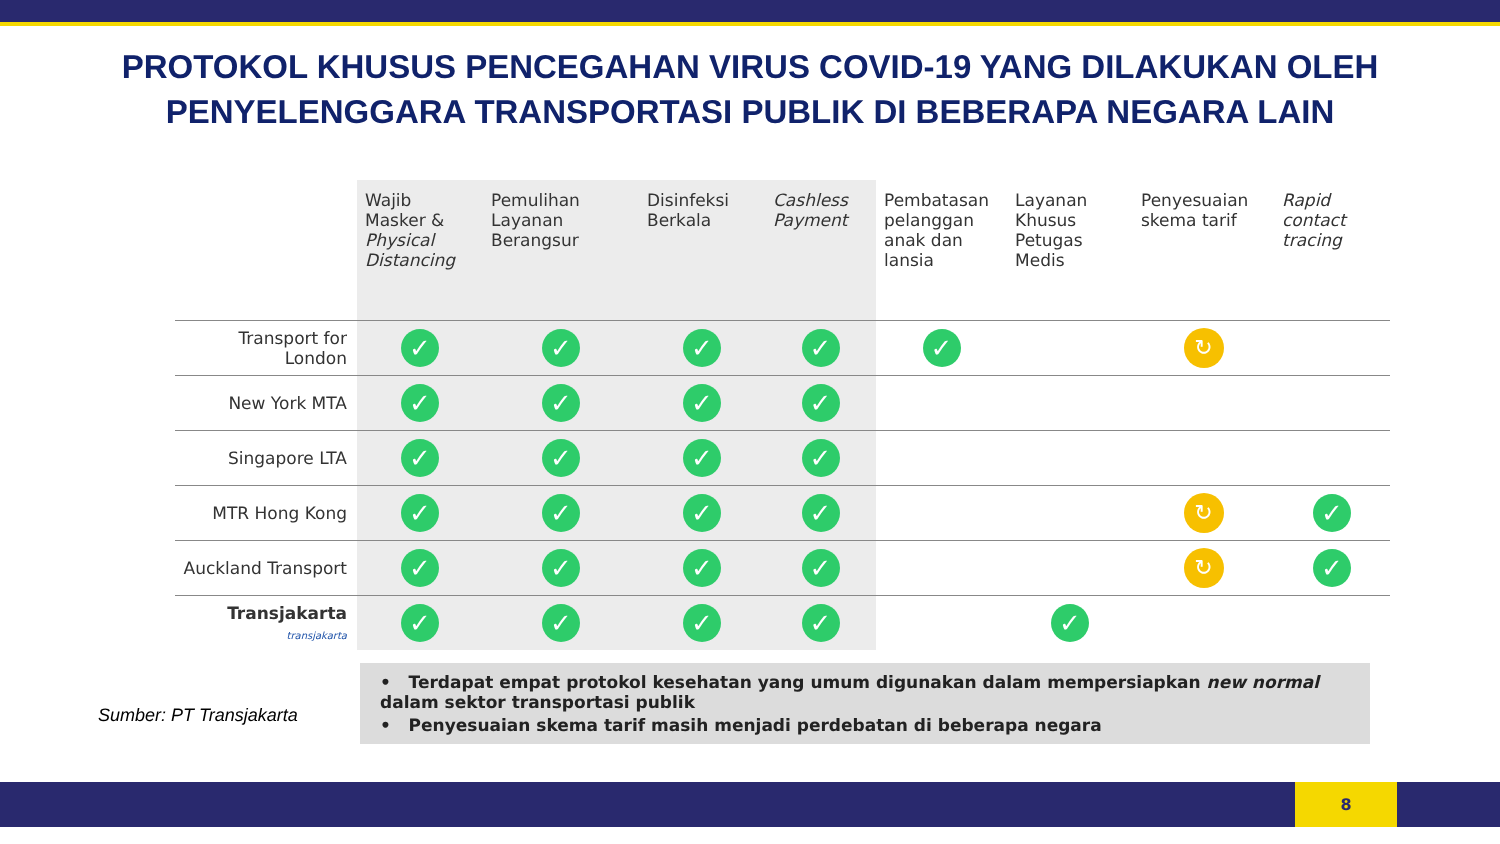PROTOKOL KHUSUS PENCEGAHAN VIRUS COVID-19 YANG DILAKUKAN OLEH
PENYELENGGARA TRANSPORTASI PUBLIK DI BEBERAPA NEGARA LAIN
| | Wajib Masker & Physical Distancing | Pemulihan Layanan Berangsur | Disinfeksi Berkala | Cashless Payment | Pembatasan pelanggan anak dan lansia | Layanan Khusus Petugas Medis | Penyesuaian skema tarif | Rapid contact tracing |
| --- | --- | --- | --- | --- | --- | --- | --- | --- |
| Transport for London | ✓ | ✓ | ✓ | ✓ | ✓ | | ↻ | |
| New York MTA | ✓ | ✓ | ✓ | ✓ | | | | |
| Singapore LTA | ✓ | ✓ | ✓ | ✓ | | | | |
| MTR Hong Kong | ✓ | ✓ | ✓ | ✓ | | | ↻ | ✓ |
| Auckland Transport | ✓ | ✓ | ✓ | ✓ | | | ↻ | ✓ |
| Transjakarta transjakarta | ✓ | ✓ | ✓ | ✓ | | ✓ | | |
Sumber: PT Transjakarta
• Terdapat empat protokol kesehatan yang umum digunakan dalam mempersiapkan new normal dalam sektor transportasi publik
• Penyesuaian skema tarif masih menjadi perdebatan di beberapa negara
8